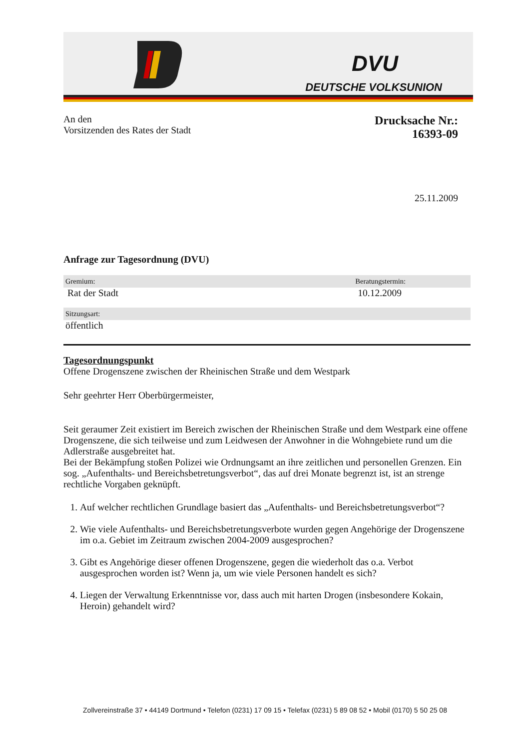DVU
DEUTSCHE VOLKSUNION
An den
Vorsitzenden des Rates der Stadt
Drucksache Nr.:
16393-09
25.11.2009
Anfrage zur Tagesordnung (DVU)
Gremium: Beratungstermin:
Rat der Stadt 10.12.2009
Sitzungsart:
öffentlich
Tagesordnungspunkt
Offene Drogenszene zwischen der Rheinischen Straße und dem Westpark
Sehr geehrter Herr Oberbürgermeister,
Seit geraumer Zeit existiert im Bereich zwischen der Rheinischen Straße und dem Westpark eine offene Drogenszene, die sich teilweise und zum Leidwesen der Anwohner in die Wohngebiete rund um die Adlerstraße ausgebreitet hat.
Bei der Bekämpfung stoßen Polizei wie Ordnungsamt an ihre zeitlichen und personellen Grenzen. Ein sog. „Aufenthalts- und Bereichsbetretungsverbot“, das auf drei Monate begrenzt ist, ist an strenge rechtliche Vorgaben geknüpft.
1. Auf welcher rechtlichen Grundlage basiert das „Aufenthalts- und Bereichsbetretungsverbot“?
2. Wie viele Aufenthalts- und Bereichsbetretungsverbote wurden gegen Angehörige der Drogenszene im o.a. Gebiet im Zeitraum zwischen 2004-2009 ausgesprochen?
3. Gibt es Angehörige dieser offenen Drogenszene, gegen die wiederholt das o.a. Verbot ausgesprochen worden ist? Wenn ja, um wie viele Personen handelt es sich?
4. Liegen der Verwaltung Erkenntnisse vor, dass auch mit harten Drogen (insbesondere Kokain, Heroin) gehandelt wird?
Zollvereinstraße 37 • 44149 Dortmund • Telefon (0231) 17 09 15 • Telefax (0231) 5 89 08 52 • Mobil (0170) 5 50 25 08